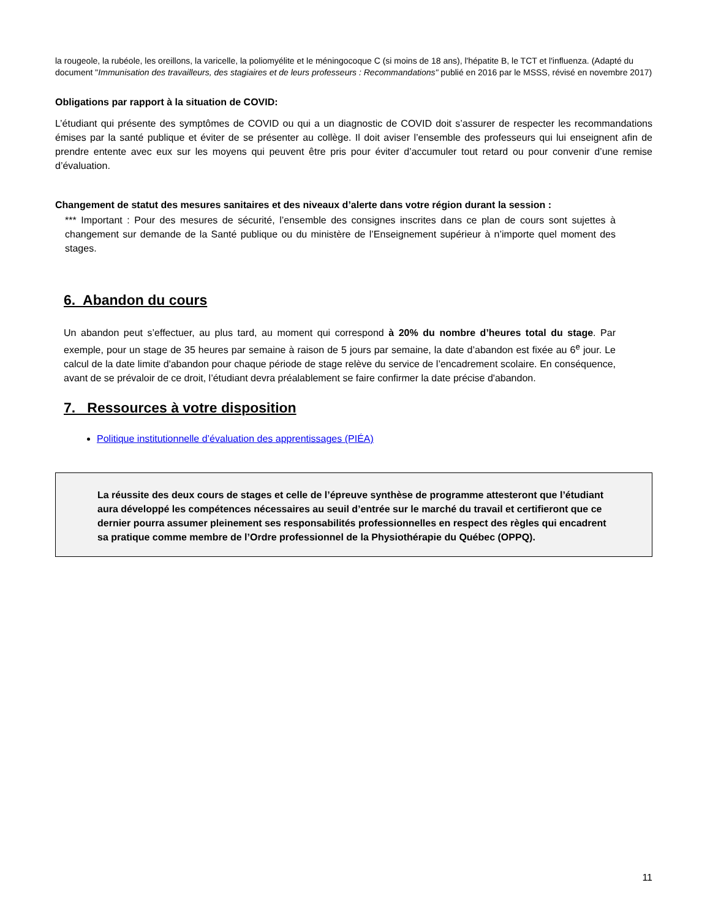la rougeole, la rubéole, les oreillons, la varicelle, la poliomyélite et le méningocoque C (si moins de 18 ans), l'hépatite B, le TCT et l'influenza. (Adapté du document "Immunisation des travailleurs, des stagiaires et de leurs professeurs : Recommandations" publié en 2016 par le MSSS, révisé en novembre 2017)
Obligations par rapport à la situation de COVID:
L’étudiant qui présente des symptômes de COVID ou qui a un diagnostic de COVID doit s’assurer de respecter les recommandations émises par la santé publique et éviter de se présenter au collège. Il doit aviser l’ensemble des professeurs qui lui enseignent afin de prendre entente avec eux sur les moyens qui peuvent être pris pour éviter d’accumuler tout retard ou pour convenir d’une remise d’évaluation.
Changement de statut des mesures sanitaires et des niveaux d’alerte dans votre région durant la session :
*** Important : Pour des mesures de sécurité, l’ensemble des consignes inscrites dans ce plan de cours sont sujettes à changement sur demande de la Santé publique ou du ministère de l’Enseignement supérieur à n’importe quel moment des stages.
6. Abandon du cours
Un abandon peut s’effectuer, au plus tard, au moment qui correspond à 20% du nombre d’heures total du stage. Par exemple, pour un stage de 35 heures par semaine à raison de 5 jours par semaine, la date d’abandon est fixée au 6<sup>e</sup> jour. Le calcul de la date limite d'abandon pour chaque période de stage relève du service de l’encadrement scolaire. En conséquence, avant de se prévaloir de ce droit, l’étudiant devra préalablement se faire confirmer la date précise d'abandon.
7. Ressources à votre disposition
Politique institutionnelle d’évaluation des apprentissages (PIÉA)
La réussite des deux cours de stages et celle de l’épreuve synthèse de programme attesteront que l’étudiant aura développé les compétences nécessaires au seuil d’entrée sur le marché du travail et certifieront que ce dernier pourra assumer pleinement ses responsabilités professionnelles en respect des règles qui encadrent sa pratique comme membre de l’Ordre professionnel de la Physiothérapie du Québec (OPPQ).
11